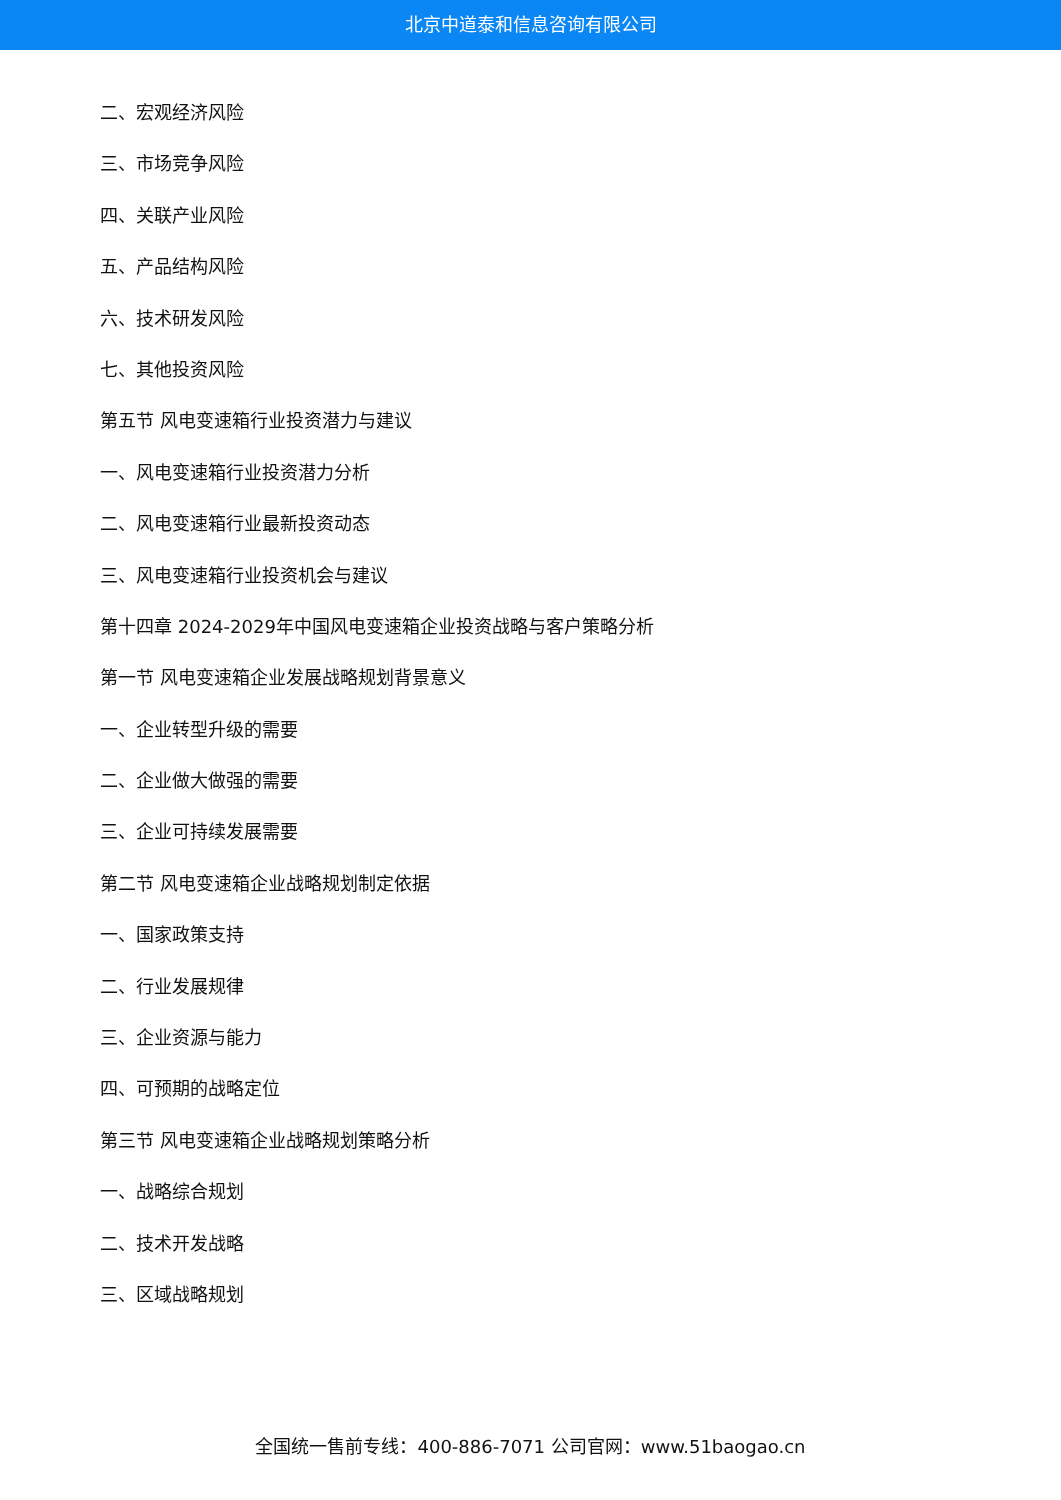北京中道泰和信息咨询有限公司
二、宏观经济风险
三、市场竞争风险
四、关联产业风险
五、产品结构风险
六、技术研发风险
七、其他投资风险
第五节 风电变速箱行业投资潜力与建议
一、风电变速箱行业投资潜力分析
二、风电变速箱行业最新投资动态
三、风电变速箱行业投资机会与建议
第十四章 2024-2029年中国风电变速箱企业投资战略与客户策略分析
第一节 风电变速箱企业发展战略规划背景意义
一、企业转型升级的需要
二、企业做大做强的需要
三、企业可持续发展需要
第二节 风电变速箱企业战略规划制定依据
一、国家政策支持
二、行业发展规律
三、企业资源与能力
四、可预期的战略定位
第三节 风电变速箱企业战略规划策略分析
一、战略综合规划
二、技术开发战略
三、区域战略规划
全国统一售前专线：400-886-7071 公司官网：www.51baogao.cn